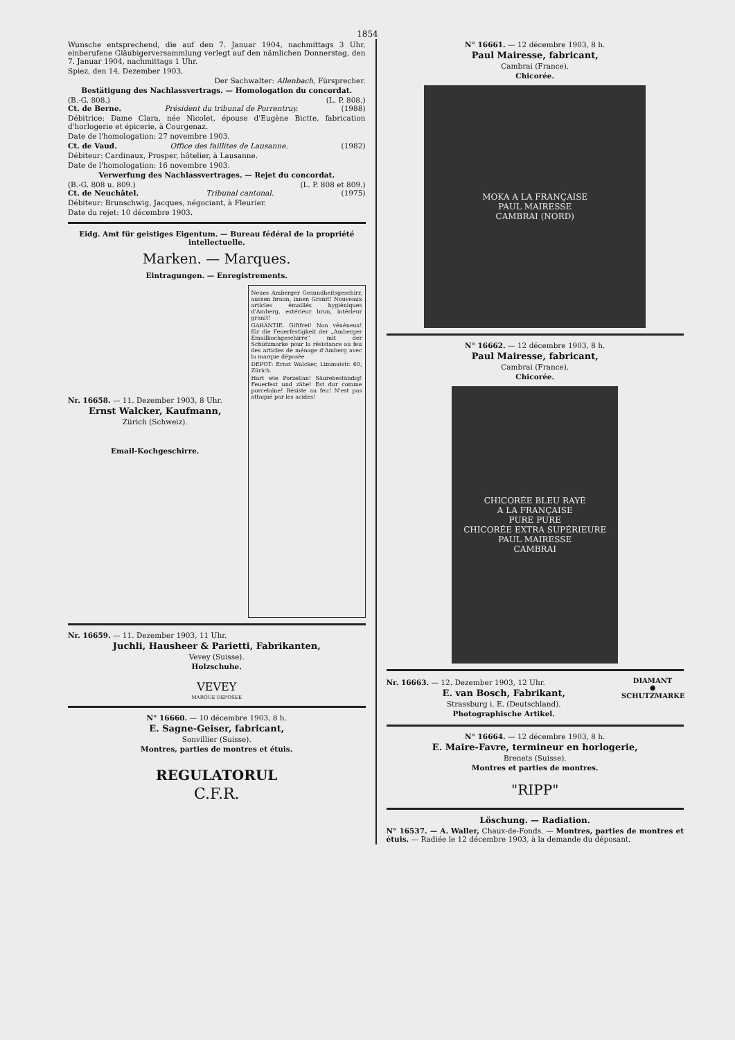1854
Wunsche entsprechend, die auf den 7. Januar 1904, nachmittags 3 Uhr, einberufene Gläubigerversammlung verlegt auf den nämlichen Donnerstag, den 7. Januar 1904, nachmittags 1 Uhr.
Spiez, den 14. Dezember 1903.
Der Sachwalter: Allenbach, Fürsprecher.
Bestätigung des Nachlassvertrags. — Homologation du concordat.
(B.-G. 808.) (L. P. 808.)
Ct. de Berne. Président du tribunal de Porrentruy. (1988)
Débitrice: Dame Clara, née Nicolet, épouse d'Eugène Bictte, fabrication d'horlogerie et épicerie, à Courgenaz.
Date de l'homologation: 27 novembre 1903.
Ct. de Vaud. Office des faillites de Lausanne. (1982)
Débiteur: Cardinaux, Prosper, hôtelier, à Lausanne.
Date de l'homologation: 16 novembre 1903.
Verwerfung des Nachlassvertrages. — Rejet du concordat.
(B.-G. 808 u. 809.) (L. P. 808 et 809.)
Ct. de Neuchâtel. Tribunal cantonal. (1975)
Débiteur: Brunschwig, Jacques, négociant, à Fleurier.
Date du rejet: 10 décembre 1903.
Eidg. Amt für geistiges Eigentum. — Bureau fédéral de la propriété intellectuelle.
Marken. — Marques.
Eintragungen. — Enregistrements.
Nr. 16658. — 11. Dezember 1903, 8 Uhr.
Ernst Walcker, Kaufmann,
Zürich (Schweiz).
Email-Kochgeschirre.
Neues Amberger Gesundheitsgeschirr, aussen braun, innen Granit! Nouveaux articles émaillés hygiéniques d'Amberg, extérieur brun, intérieur granit!
GARANTIE. Giftfrei! Non vénéneux! für die Feuerfestigkeit der „Amberger Emailkochgeschirre" mit der Schutzmarke pour la résistance au feu des articles de ménage d'Amberg avec la marque déposée
DEPOT: Ernst Walcker, Limmatstr. 60, Zürich.
Hart wie Porzellan! Säurebeständig! Feuerfest und zähe! Est dur comme porcelaine! Résiste au feu! N'est pas attaqué par les acides!
Nr. 16659. — 11. Dezember 1903, 11 Uhr.
Juchli, Hausheer & Parietti, Fabrikanten,
Vevey (Suisse).
Holzschuhe.
VEVEY
MARQUE DEPOSEE
N° 16660. — 10 décembre 1903, 8 h.
E. Sagne-Geiser, fabricant,
Sonvillier (Suisse).
Montres, parties de montres et étuis.
REGULATORUL
C.F.R.
N° 16661. — 12 décembre 1903, 8 h.
Paul Mairesse, fabricant,
Cambrai (France).
Chicorée.
MOKA A LA FRANÇAISE
PAUL MAIRESSE
CAMBRAI (NORD)
N° 16662. — 12 décembre 1903, 8 h.
Paul Mairesse, fabricant,
Cambrai (France).
Chicorée.
CHICORÉE BLEU RAYÉ
A LA FRANÇAISE
PURE PURE
CHICORÉE EXTRA SUPÉRIEURE
PAUL MAIRESSE
CAMBRAI
Nr. 16663. — 12. Dezember 1903, 12 Uhr.
E. van Bosch, Fabrikant,
Strassburg i. E. (Deutschland).
Photographische Artikel.
DIAMANT
✺
SCHUTZMARKE
N° 16664. — 12 décembre 1903, 8 h.
E. Maire-Favre, termineur en horlogerie,
Brenets (Suisse).
Montres et parties de montres.
"RIPP"
Löschung. — Radiation.
N° 16537. — A. Waller, Chaux-de-Fonds. — Montres, parties de montres et étuis. — Radiée le 12 décembre 1903, à la demande du déposant.